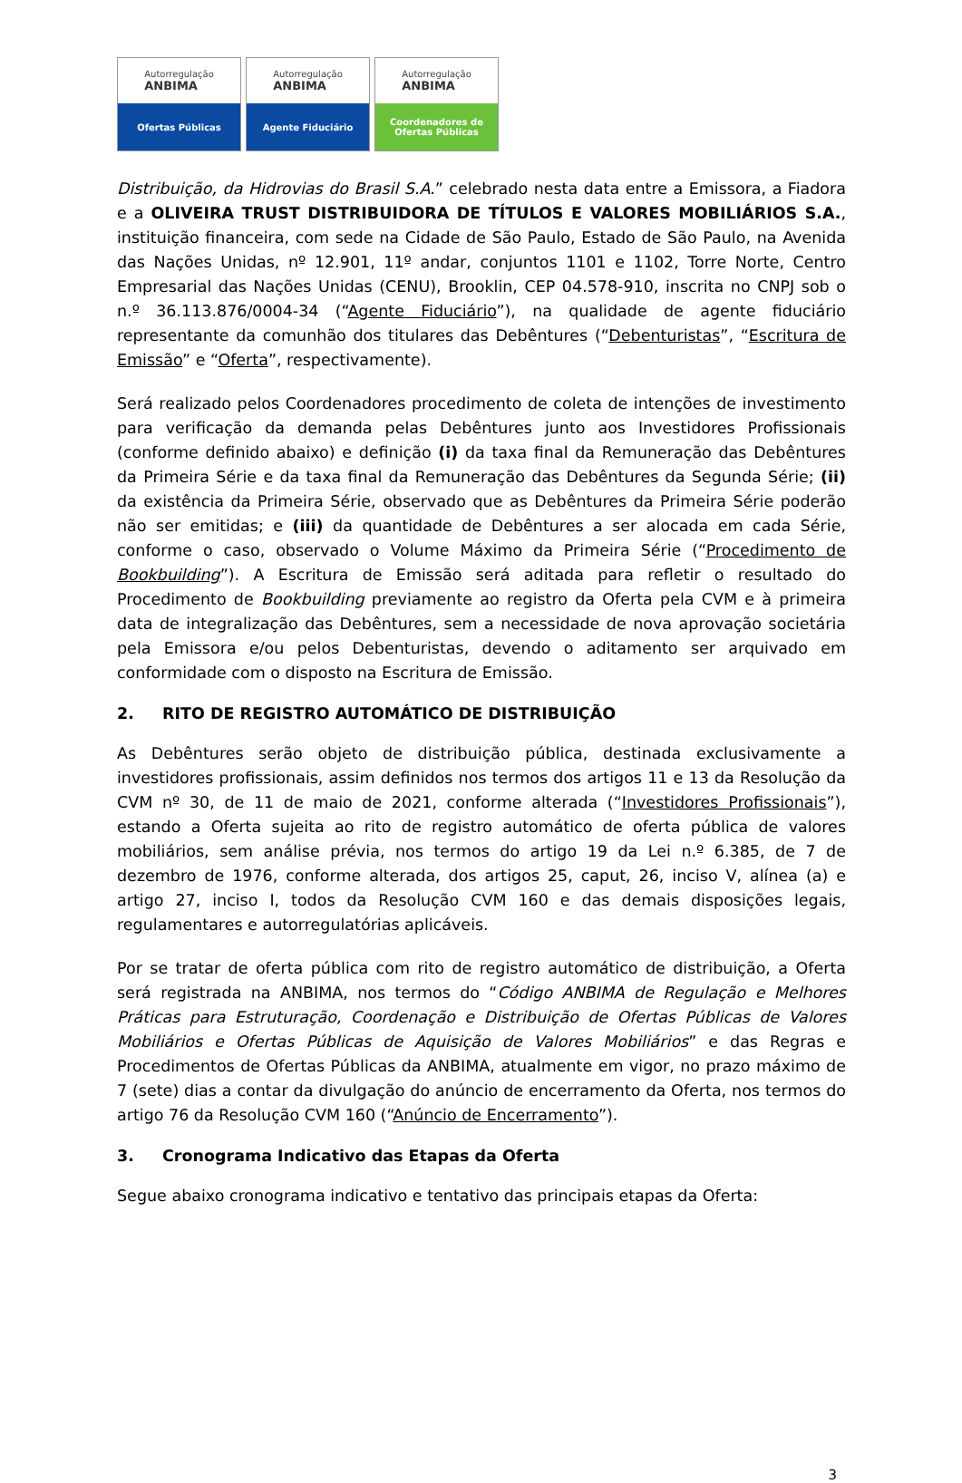Autorregulação
ANBIMA
Ofertas Públicas
Autorregulação
ANBIMA
Agente Fiduciário
Autorregulação
ANBIMA
Coordenadores de
Ofertas Públicas
Distribuição, da Hidrovias do Brasil S.A.” celebrado nesta data entre a Emissora, a Fiadora e a OLIVEIRA TRUST DISTRIBUIDORA DE TÍTULOS E VALORES MOBILIÁRIOS S.A., instituição financeira, com sede na Cidade de São Paulo, Estado de São Paulo, na Avenida das Nações Unidas, nº 12.901, 11º andar, conjuntos 1101 e 1102, Torre Norte, Centro Empresarial das Nações Unidas (CENU), Brooklin, CEP 04.578-910, inscrita no CNPJ sob o n.º 36.113.876/0004-34 (“Agente Fiduciário”), na qualidade de agente fiduciário representante da comunhão dos titulares das Debêntures (“Debenturistas”, “Escritura de Emissão” e “Oferta”, respectivamente).
Será realizado pelos Coordenadores procedimento de coleta de intenções de investimento para verificação da demanda pelas Debêntures junto aos Investidores Profissionais (conforme definido abaixo) e definição (i) da taxa final da Remuneração das Debêntures da Primeira Série e da taxa final da Remuneração das Debêntures da Segunda Série; (ii) da existência da Primeira Série, observado que as Debêntures da Primeira Série poderão não ser emitidas; e (iii) da quantidade de Debêntures a ser alocada em cada Série, conforme o caso, observado o Volume Máximo da Primeira Série (“Procedimento de Bookbuilding”). A Escritura de Emissão será aditada para refletir o resultado do Procedimento de Bookbuilding previamente ao registro da Oferta pela CVM e à primeira data de integralização das Debêntures, sem a necessidade de nova aprovação societária pela Emissora e/ou pelos Debenturistas, devendo o aditamento ser arquivado em conformidade com o disposto na Escritura de Emissão.
2. RITO DE REGISTRO AUTOMÁTICO DE DISTRIBUIÇÃO
As Debêntures serão objeto de distribuição pública, destinada exclusivamente a investidores profissionais, assim definidos nos termos dos artigos 11 e 13 da Resolução da CVM nº 30, de 11 de maio de 2021, conforme alterada (“Investidores Profissionais”), estando a Oferta sujeita ao rito de registro automático de oferta pública de valores mobiliários, sem análise prévia, nos termos do artigo 19 da Lei n.º 6.385, de 7 de dezembro de 1976, conforme alterada, dos artigos 25, caput, 26, inciso V, alínea (a) e artigo 27, inciso I, todos da Resolução CVM 160 e das demais disposições legais, regulamentares e autorregulatórias aplicáveis.
Por se tratar de oferta pública com rito de registro automático de distribuição, a Oferta será registrada na ANBIMA, nos termos do “Código ANBIMA de Regulação e Melhores Práticas para Estruturação, Coordenação e Distribuição de Ofertas Públicas de Valores Mobiliários e Ofertas Públicas de Aquisição de Valores Mobiliários” e das Regras e Procedimentos de Ofertas Públicas da ANBIMA, atualmente em vigor, no prazo máximo de 7 (sete) dias a contar da divulgação do anúncio de encerramento da Oferta, nos termos do artigo 76 da Resolução CVM 160 (“Anúncio de Encerramento”).
3. Cronograma Indicativo das Etapas da Oferta
Segue abaixo cronograma indicativo e tentativo das principais etapas da Oferta:
3